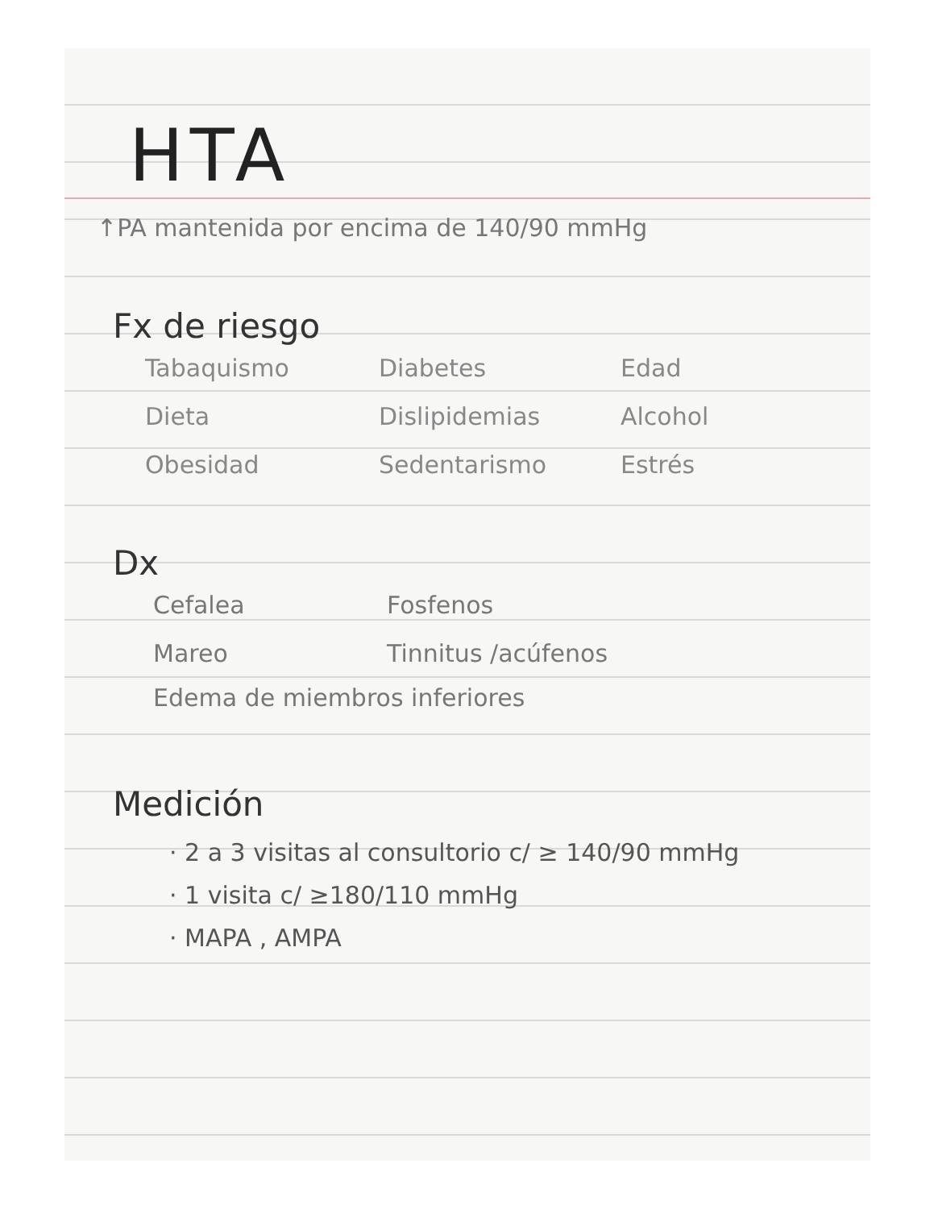HTA
↑PA mantenida por encima de 140/90 mmHg
Fx de riesgo
Tabaquismo
Diabetes
Edad
Dieta
Dislipidemias
Alcohol
Obesidad
Sedentarismo
Estrés
Dx
Cefalea
Fosfenos
Mareo
Tinnitus /acúfenos
Edema de miembros inferiores
Medición
· 2 a 3 visitas al consultorio c/ ≥ 140/90 mmHg
· 1 visita c/ ≥180/110 mmHg
· MAPA , AMPA